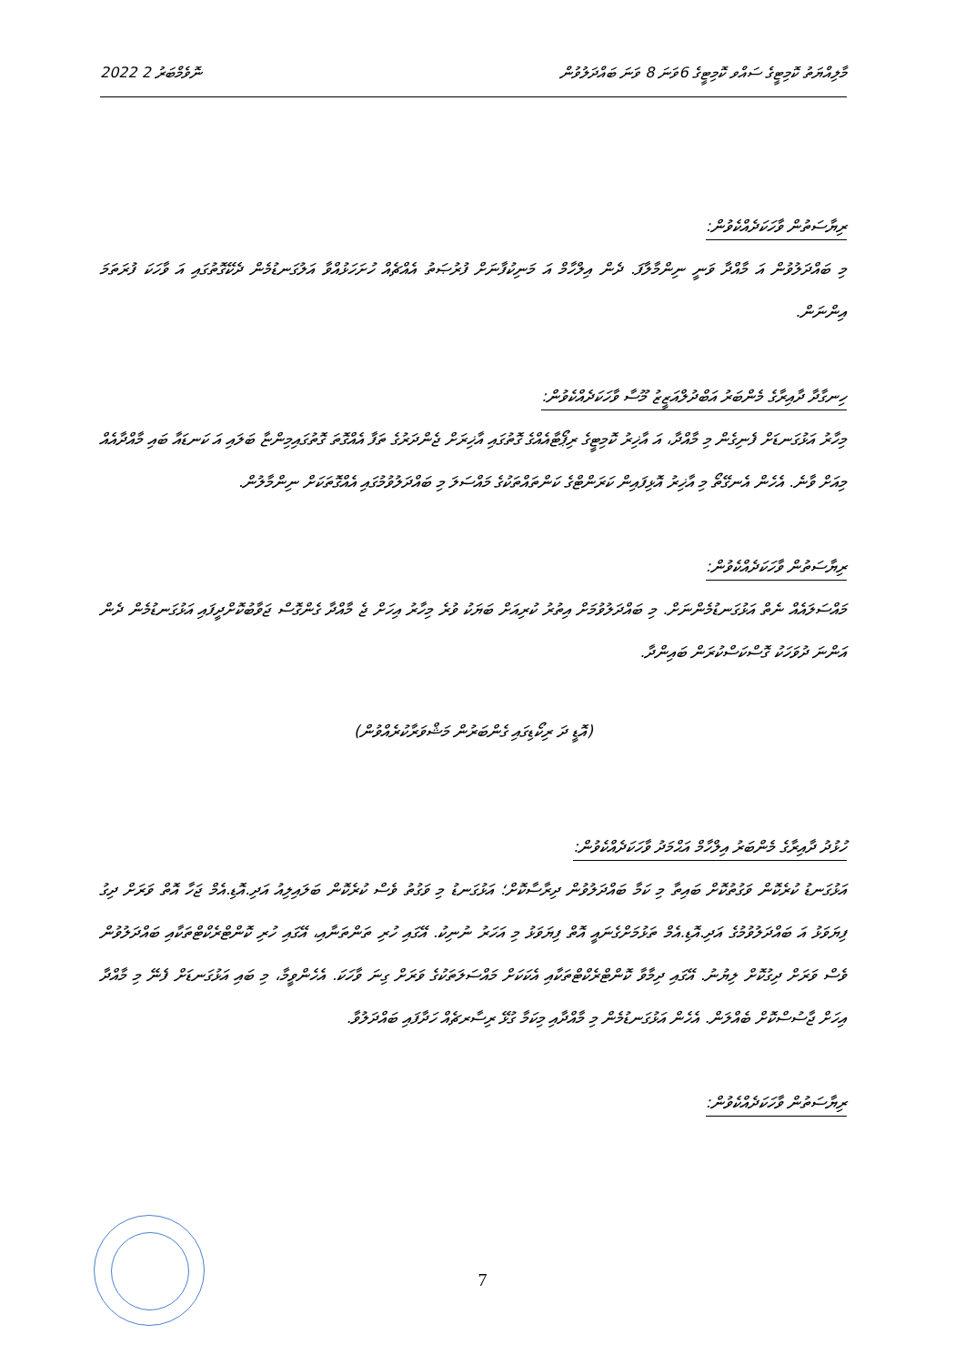2022 ނޮވެމްބަރު 2 މާލިއްޔަތު ކޮމިޓީގެ ސައްވ ކޮމިޓީގެ 6ވަނަ 8 ވަނަ ބައްދަލުވުން
ރިޔާސަތުން ވާހަކަދެއްކެވުން:
މި ބައްދަލުވުން އަ މާއްދާ ވަނީ ނިންމާލާފަ. ދެން އިލްހާމް އަ މަނިކުފާނަށް ފުރުޞަތު އެއްޗެއް ހުށަހަޅުއްވާ އަލުގަނޑުމެން ދެކޭގޮތުގައި އަ ވާހަކަ ފުރަތަމަ އިންނަން.
ހިނގާދާ ދާއިރާގެ މެންބަރު އަބްދުލްއަޒީޒު މޫސާ ވާހަކަދެއްކެވުން:
މިހާރު އަޅުގަނޑަށް ފެނިގެން މި މާއްދާ، އަ އާޚިރު ކޮމިޓީގެ ރިޕޯޓާއެއްގެ ގޮތުގައި އާޚިރަށް ޖެންދަރުގެ ތަފާ އެއްގޮތަ ގޮތުގައިމިންޏާ ބަލައި އަ ކަނޑައާ ބައި މާއްދާއެއް މިއަށް ވާނެ. އެހެން އެނގޭތޯ މި އާޚިރު އޮޅިފައިން ކަރަންޓްގެ ކަންތައްތަކުގެ މައްސަލަ މި ބައްދަލުވުމުގައި އެއްގޮތަކަށް ނިންމާލުން.
ރިޔާސަތުން ވާހަކަދެއްކެވުން:
މައްސަލައެއް ނެތް އަޅުގަނޑުމެންނަށް. މި ބައްދަލުވުމަށް އިތުރު ކުރިއަށް ބަޔަކު ވުރެ މިހާރު އިހަށް ޖެ މާއްދާ ގެންގޮސް ޖަވާބުކޮށްދީފައި އަޅުގަނޑުމެން ދެން އަންނަ ދުވަހަކު ގޮސްކަސްކުރަން ބައިންދާ.
(އޮޑީ ދަ ރިކޯޑިގައި ގެންބަރުން މަޝްވަރާކުރެއްވުން)
ހުޅުދު ދާއިރާގެ މެންބަރު އިލްހާމް އަޙްމަދު ވާހަކަދެއްކެވުން:
އަޅުގަނޑު ކުރެކޮން ވަގުތުކޮށް ބައިތާ މި ކަމާ ބައްދަލުވުން ދިރާސާކޮށް؛ އަޅުގަނޑު މި ވަގުތު ވެސް ކުރެކޮން ބަލައިލިއު އަދި.އޮޑި.އެމް ޖަހާ އޮތް ވަރަށް ދިގު ފިޔަވަޅު އަ ބައްދަލުވުމުގެ އަދި.އޮޑި.އެމް ތަޅުމަށްގެނައީ އޮތް ފިޔަވަޅު މި އަހަރު ނުނިކު. އޭގައި ހުރި ތަންތަނާއި، އޭގައި ހުރި ކޮންޓްރެކްޓްތަކާއި ބައްދަލުވުން ވެސް ވަރަށް ދިގުކޮށް ލިޔުނު. އޭގައި ދިމާވާ ކޮންޓްރެކްޓްތަކާއި އެކަކަށް މައްސަލަތަކުގެ ވަރަށް ގިނަ ވާހަކަ. އެހެންވީމާ، މި ބައި އަޅުގަނޑަށް ފެނޭ މި މާއްދާ އިހަށް ޖާސުސްކޮށް ބެއްލަން. އެހެން އަޅުގަނޑުމެން މި މާއްދާއި މިކަމާ ގުޅޭ ރިސާރޗެއް ހަދާފައި ބައްދަލުވާ.
ރިޔާސަތުން ވާހަކަދެއްކެވުން:
7